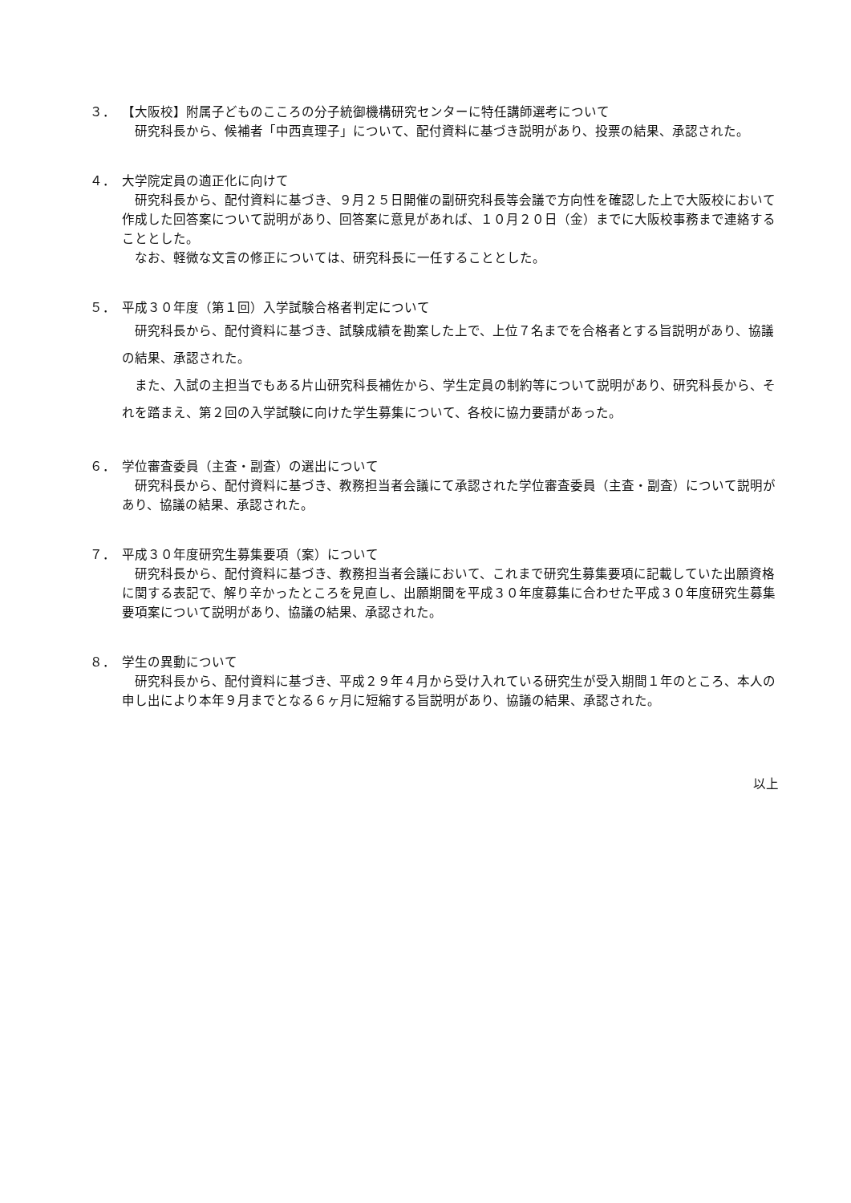３． 【大阪校】附属子どものこころの分子統御機構研究センターに特任講師選考について
研究科長から、候補者「中西真理子」について、配付資料に基づき説明があり、投票の結果、承認された。
４． 大学院定員の適正化に向けて
研究科長から、配付資料に基づき、９月２５日開催の副研究科長等会議で方向性を確認した上で大阪校において作成した回答案について説明があり、回答案に意見があれば、１０月２０日（金）までに大阪校事務まで連絡することとした。
なお、軽微な文言の修正については、研究科長に一任することとした。
５． 平成３０年度（第１回）入学試験合格者判定について
研究科長から、配付資料に基づき、試験成績を勘案した上で、上位７名までを合格者とする旨説明があり、協議の結果、承認された。
また、入試の主担当でもある片山研究科長補佐から、学生定員の制約等について説明があり、研究科長から、それを踏まえ、第２回の入学試験に向けた学生募集について、各校に協力要請があった。
６． 学位審査委員（主査・副査）の選出について
研究科長から、配付資料に基づき、教務担当者会議にて承認された学位審査委員（主査・副査）について説明があり、協議の結果、承認された。
７． 平成３０年度研究生募集要項（案）について
研究科長から、配付資料に基づき、教務担当者会議において、これまで研究生募集要項に記載していた出願資格に関する表記で、解り辛かったところを見直し、出願期間を平成３０年度募集に合わせた平成３０年度研究生募集要項案について説明があり、協議の結果、承認された。
８． 学生の異動について
研究科長から、配付資料に基づき、平成２９年４月から受け入れている研究生が受入期間１年のところ、本人の申し出により本年９月までとなる６ヶ月に短縮する旨説明があり、協議の結果、承認された。
以上